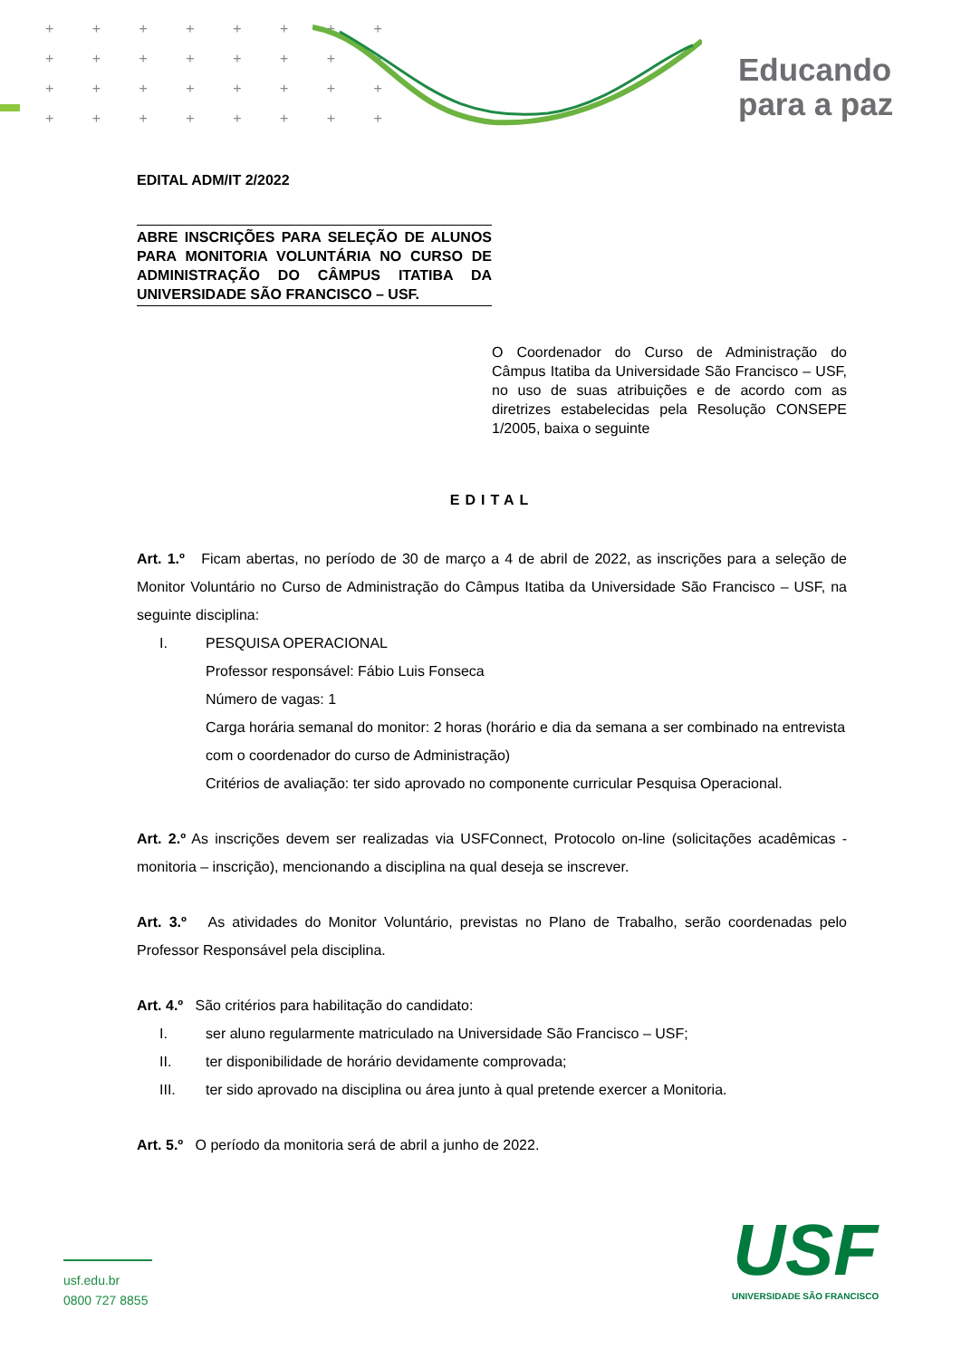+ + + + + + + +
+ + + + + + + +
+ + + + + + + +
+ + + + + + + +
Educando
para a paz
EDITAL ADM/IT 2/2022
ABRE INSCRIÇÕES PARA SELEÇÃO DE ALUNOS PARA MONITORIA VOLUNTÁRIA NO CURSO DE ADMINISTRAÇÃO DO CÂMPUS ITATIBA DA UNIVERSIDADE SÃO FRANCISCO – USF.
O Coordenador do Curso de Administração do Câmpus Itatiba da Universidade São Francisco – USF, no uso de suas atribuições e de acordo com as diretrizes estabelecidas pela Resolução CONSEPE 1/2005, baixa o seguinte
EDITAL
Art. 1.º Ficam abertas, no período de 30 de março a 4 de abril de 2022, as inscrições para a seleção de Monitor Voluntário no Curso de Administração do Câmpus Itatiba da Universidade São Francisco – USF, na seguinte disciplina:
I. PESQUISA OPERACIONAL
Professor responsável: Fábio Luis Fonseca
Número de vagas: 1
Carga horária semanal do monitor: 2 horas (horário e dia da semana a ser combinado na entrevista com o coordenador do curso de Administração)
Critérios de avaliação: ter sido aprovado no componente curricular Pesquisa Operacional.
Art. 2.º As inscrições devem ser realizadas via USFConnect, Protocolo on-line (solicitações acadêmicas - monitoria – inscrição), mencionando a disciplina na qual deseja se inscrever.
Art. 3.º As atividades do Monitor Voluntário, previstas no Plano de Trabalho, serão coordenadas pelo Professor Responsável pela disciplina.
Art. 4.º São critérios para habilitação do candidato:
I. ser aluno regularmente matriculado na Universidade São Francisco – USF;
II. ter disponibilidade de horário devidamente comprovada;
III. ter sido aprovado na disciplina ou área junto à qual pretende exercer a Monitoria.
Art. 5.º O período da monitoria será de abril a junho de 2022.
usf.edu.br
0800 727 8855
USF
UNIVERSIDADE SÃO FRANCISCO